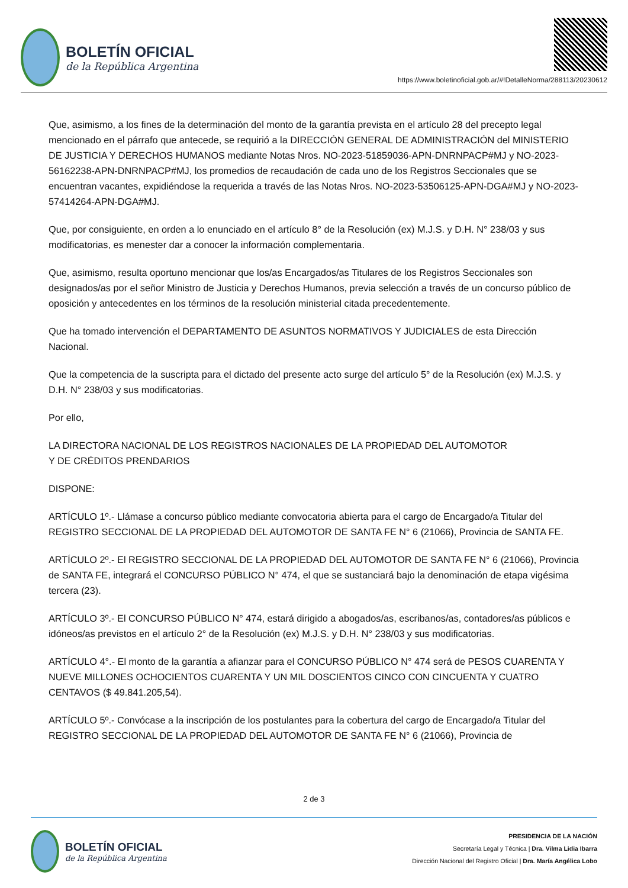BOLETÍN OFICIAL
de la República Argentina
https://www.boletinoficial.gob.ar/#!DetalleNorma/288113/20230612
Que, asimismo, a los fines de la determinación del monto de la garantía prevista en el artículo 28 del precepto legal mencionado en el párrafo que antecede, se requirió a la DIRECCIÓN GENERAL DE ADMINISTRACIÓN del MINISTERIO DE JUSTICIA Y DERECHOS HUMANOS mediante Notas Nros. NO-2023-51859036-APN-DNRNPACP#MJ y NO-2023-56162238-APN-DNRNPACP#MJ, los promedios de recaudación de cada uno de los Registros Seccionales que se encuentran vacantes, expidiéndose la requerida a través de las Notas Nros. NO-2023-53506125-APN-DGA#MJ y NO-2023-57414264-APN-DGA#MJ.
Que, por consiguiente, en orden a lo enunciado en el artículo 8° de la Resolución (ex) M.J.S. y D.H. N° 238/03 y sus modificatorias, es menester dar a conocer la información complementaria.
Que, asimismo, resulta oportuno mencionar que los/as Encargados/as Titulares de los Registros Seccionales son designados/as por el señor Ministro de Justicia y Derechos Humanos, previa selección a través de un concurso público de oposición y antecedentes en los términos de la resolución ministerial citada precedentemente.
Que ha tomado intervención el DEPARTAMENTO DE ASUNTOS NORMATIVOS Y JUDICIALES de esta Dirección Nacional.
Que la competencia de la suscripta para el dictado del presente acto surge del artículo 5° de la Resolución (ex) M.J.S. y D.H. N° 238/03 y sus modificatorias.
Por ello,
LA DIRECTORA NACIONAL DE LOS REGISTROS NACIONALES DE LA PROPIEDAD DEL AUTOMOTOR
Y DE CRÉDITOS PRENDARIOS
DISPONE:
ARTÍCULO 1º.- Llámase a concurso público mediante convocatoria abierta para el cargo de Encargado/a Titular del REGISTRO SECCIONAL DE LA PROPIEDAD DEL AUTOMOTOR DE SANTA FE N° 6 (21066), Provincia de SANTA FE.
ARTÍCULO 2º.- El REGISTRO SECCIONAL DE LA PROPIEDAD DEL AUTOMOTOR DE SANTA FE N° 6 (21066), Provincia de SANTA FE, integrará el CONCURSO PÚBLICO N° 474, el que se sustanciará bajo la denominación de etapa vigésima tercera (23).
ARTÍCULO 3º.- El CONCURSO PÚBLICO N° 474, estará dirigido a abogados/as, escribanos/as, contadores/as públicos e idóneos/as previstos en el artículo 2° de la Resolución (ex) M.J.S. y D.H. N° 238/03 y sus modificatorias.
ARTÍCULO 4°.- El monto de la garantía a afianzar para el CONCURSO PÚBLICO N° 474 será de PESOS CUARENTA Y NUEVE MILLONES OCHOCIENTOS CUARENTA Y UN MIL DOSCIENTOS CINCO CON CINCUENTA Y CUATRO CENTAVOS ($ 49.841.205,54).
ARTÍCULO 5º.- Convócase a la inscripción de los postulantes para la cobertura del cargo de Encargado/a Titular del REGISTRO SECCIONAL DE LA PROPIEDAD DEL AUTOMOTOR DE SANTA FE N° 6 (21066), Provincia de
2 de 3
BOLETÍN OFICIAL
de la República Argentina
PRESIDENCIA DE LA NACIÓN
Secretaría Legal y Técnica | Dra. Vilma Lidia Ibarra
Dirección Nacional del Registro Oficial | Dra. María Angélica Lobo